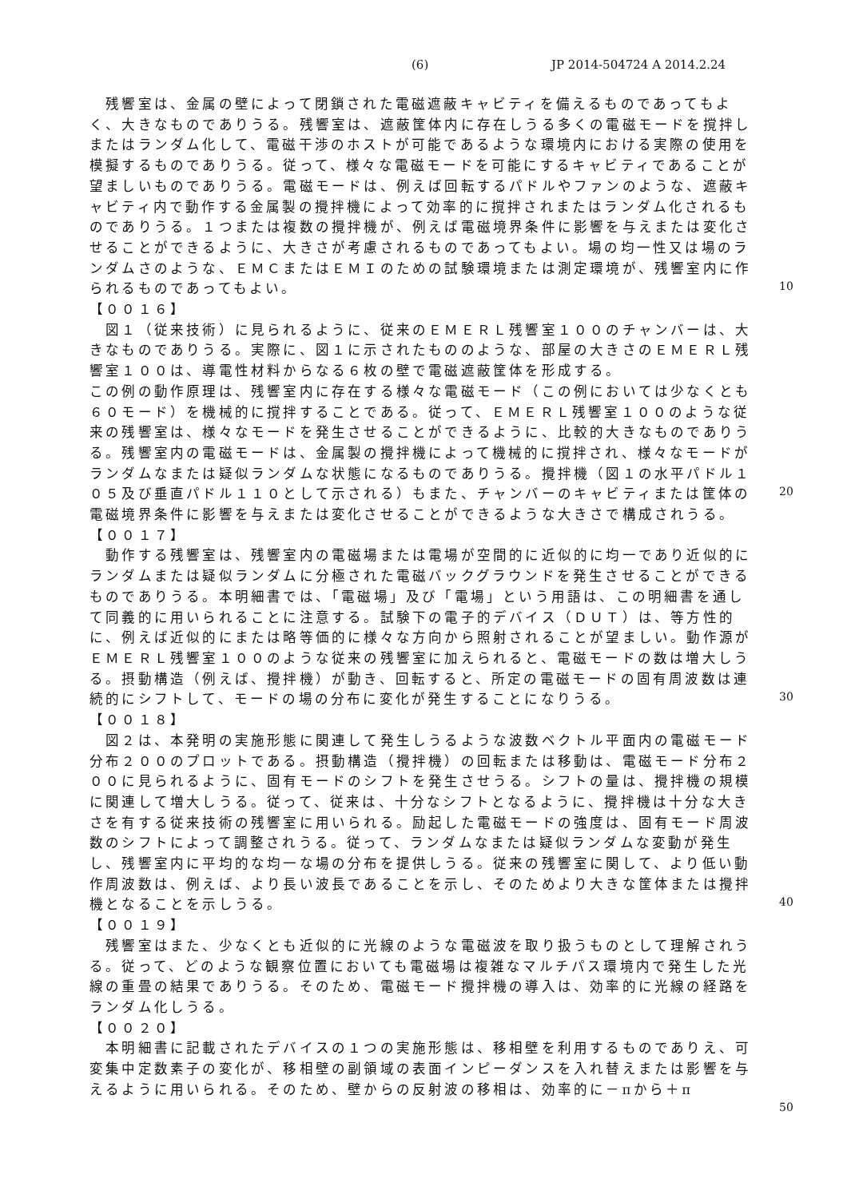(6) JP 2014-504724 A 2014.2.24
10
20
30
40
50
　残響室は、金属の壁によって閉鎖された電磁遮蔽キャビティを備えるものであってもよく、大きなものでありうる。残響室は、遮蔽筐体内に存在しうる多くの電磁モードを撹拌しまたはランダム化して、電磁干渉のホストが可能であるような環境内における実際の使用を模擬するものでありうる。従って、様々な電磁モードを可能にするキャビティであることが望ましいものでありうる。電磁モードは、例えば回転するパドルやファンのような、遮蔽キャビティ内で動作する金属製の攪拌機によって効率的に撹拌されまたはランダム化されるものでありうる。１つまたは複数の攪拌機が、例えば電磁境界条件に影響を与えまたは変化させることができるように、大きさが考慮されるものであってもよい。場の均一性又は場のランダムさのような、ＥＭＣまたはＥＭＩのための試験環境または測定環境が、残響室内に作られるものであってもよい。
【００１６】
　図１（従来技術）に見られるように、従来のＥＭＥＲＬ残響室１００のチャンバーは、大きなものでありうる。実際に、図１に示されたもののような、部屋の大きさのＥＭＥＲＬ残響室１００は、導電性材料からなる６枚の壁で電磁遮蔽筐体を形成する。
この例の動作原理は、残響室内に存在する様々な電磁モード（この例においては少なくとも６０モード）を機械的に撹拌することである。従って、ＥＭＥＲＬ残響室１００のような従来の残響室は、様々なモードを発生させることができるように、比較的大きなものでありうる。残響室内の電磁モードは、金属製の攪拌機によって機械的に撹拌され、様々なモードがランダムなまたは疑似ランダムな状態になるものでありうる。攪拌機（図１の水平パドル１０５及び垂直パドル１１０として示される）もまた、チャンバーのキャビティまたは筐体の電磁境界条件に影響を与えまたは変化させることができるような大きさで構成されうる。
【００１７】
　動作する残響室は、残響室内の電磁場または電場が空間的に近似的に均一であり近似的にランダムまたは疑似ランダムに分極された電磁バックグラウンドを発生させることができるものでありうる。本明細書では、「電磁場」及び「電場」という用語は、この明細書を通して同義的に用いられることに注意する。試験下の電子的デバイス（ＤＵＴ）は、等方性的に、例えば近似的にまたは略等価的に様々な方向から照射されることが望ましい。動作源がＥＭＥＲＬ残響室１００のような従来の残響室に加えられると、電磁モードの数は増大しうる。摂動構造（例えば、攪拌機）が動き、回転すると、所定の電磁モードの固有周波数は連続的にシフトして、モードの場の分布に変化が発生することになりうる。
【００１８】
　図２は、本発明の実施形態に関連して発生しうるような波数ベクトル平面内の電磁モード分布２００のプロットである。摂動構造（攪拌機）の回転または移動は、電磁モード分布２００に見られるように、固有モードのシフトを発生させうる。シフトの量は、攪拌機の規模に関連して増大しうる。従って、従来は、十分なシフトとなるように、攪拌機は十分な大きさを有する従来技術の残響室に用いられる。励起した電磁モードの強度は、固有モード周波数のシフトによって調整されうる。従って、ランダムなまたは疑似ランダムな変動が発生し、残響室内に平均的な均一な場の分布を提供しうる。従来の残響室に関して、より低い動作周波数は、例えば、より長い波長であることを示し、そのためより大きな筐体または攪拌機となることを示しうる。
【００１９】
　残響室はまた、少なくとも近似的に光線のような電磁波を取り扱うものとして理解されうる。従って、どのような観察位置においても電磁場は複雑なマルチパス環境内で発生した光線の重畳の結果でありうる。そのため、電磁モード攪拌機の導入は、効率的に光線の経路をランダム化しうる。
【００２０】
　本明細書に記載されたデバイスの１つの実施形態は、移相壁を利用するものでありえ、可変集中定数素子の変化が、移相壁の副領域の表面インピーダンスを入れ替えまたは影響を与えるように用いられる。そのため、壁からの反射波の移相は、効率的に－πから＋π